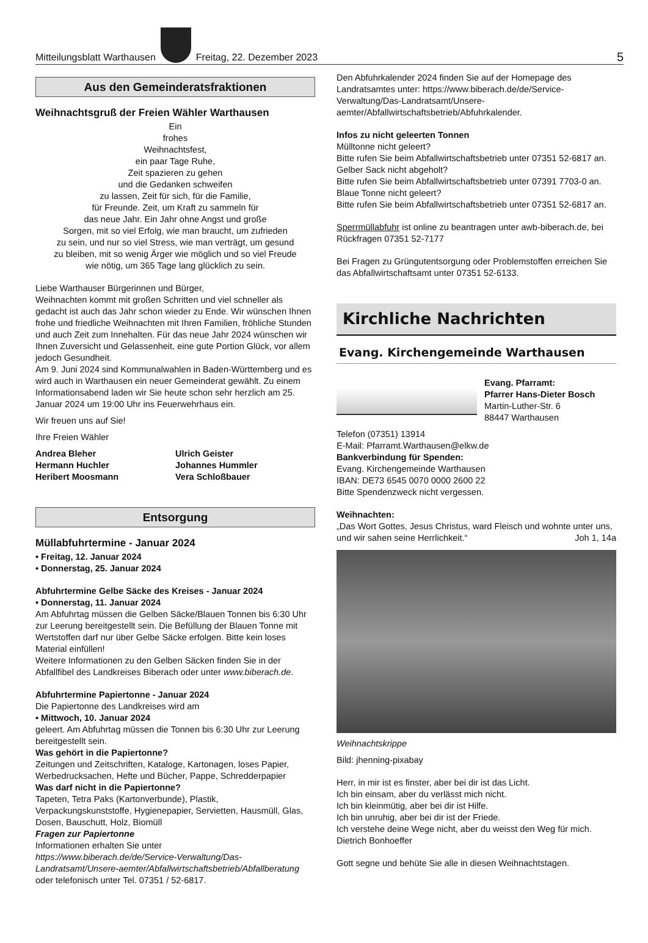Mitteilungsblatt Warthausen
Freitag, 22. Dezember 2023 5
Aus den Gemeinderatsfraktionen
Weihnachtsgruß der Freien Wähler Warthausen
Ein
frohes
Weihnachtsfest,
ein paar Tage Ruhe,
Zeit spazieren zu gehen
und die Gedanken schweifen
zu lassen, Zeit für sich, für die Familie,
für Freunde. Zeit, um Kraft zu sammeln für
das neue Jahr. Ein Jahr ohne Angst und große
Sorgen, mit so viel Erfolg, wie man braucht, um zufrieden
zu sein, und nur so viel Stress, wie man verträgt, um gesund
zu bleiben, mit so wenig Ärger wie möglich und so viel Freude
wie nötig, um 365 Tage lang glücklich zu sein.
Liebe Warthauser Bürgerinnen und Bürger,
Weihnachten kommt mit großen Schritten und viel schneller als gedacht ist auch das Jahr schon wieder zu Ende. Wir wünschen Ihnen frohe und friedliche Weihnachten mit Ihren Familien, fröhliche Stunden und auch Zeit zum Innehalten. Für das neue Jahr 2024 wünschen wir Ihnen Zuversicht und Gelassenheit, eine gute Portion Glück, vor allem jedoch Gesundheit.
Am 9. Juni 2024 sind Kommunalwahlen in Baden-Württemberg und es wird auch in Warthausen ein neuer Gemeinderat gewählt. Zu einem Informationsabend laden wir Sie heute schon sehr herzlich am 25. Januar 2024 um 19:00 Uhr ins Feuerwehrhaus ein.
Wir freuen uns auf Sie!
Ihre Freien Wähler
Andrea Bleher
Hermann Huchler
Heribert Moosmann
Ulrich Geister
Johannes Hummler
Vera Schloßbauer
Entsorgung
Müllabfuhrtermine - Januar 2024
• Freitag, 12. Januar 2024
• Donnerstag, 25. Januar 2024
Abfuhrtermine Gelbe Säcke des Kreises - Januar 2024
• Donnerstag, 11. Januar 2024
Am Abfuhrtag müssen die Gelben Säcke/Blauen Tonnen bis 6:30 Uhr zur Leerung bereitgestellt sein. Die Befüllung der Blauen Tonne mit Wertstoffen darf nur über Gelbe Säcke erfolgen. Bitte kein loses Material einfüllen!
Weitere Informationen zu den Gelben Säcken finden Sie in der Abfallfibel des Landkreises Biberach oder unter www.biberach.de.
Abfuhrtermine Papiertonne - Januar 2024
Die Papiertonne des Landkreises wird am
• Mittwoch, 10. Januar 2024
geleert. Am Abfuhrtag müssen die Tonnen bis 6:30 Uhr zur Leerung bereitgestellt sein.
Was gehört in die Papiertonne?
Zeitungen und Zeitschriften, Kataloge, Kartonagen, loses Papier, Werbedrucksachen, Hefte und Bücher, Pappe, Schredderpapier
Was darf nicht in die Papiertonne?
Tapeten, Tetra Paks (Kartonverbunde), Plastik, Verpackungskunststoffe, Hygienepapier, Servietten, Hausmüll, Glas, Dosen, Bauschutt, Holz, Biomüll
Fragen zur Papiertonne
Informationen erhalten Sie unter
https://www.biberach.de/de/Service-Verwaltung/Das-Landratsamt/Unsere-aemter/Abfallwirtschaftsbetrieb/Abfallberatung oder telefonisch unter Tel. 07351 / 52-6817.
Den Abfuhrkalender 2024 finden Sie auf der Homepage des Landratsamtes unter: https://www.biberach.de/de/Service-Verwaltung/Das-Landratsamt/Unsere-aemter/Abfallwirtschaftsbetrieb/Abfuhrkalender.
Infos zu nicht geleerten Tonnen
Mülltonne nicht geleert?
Bitte rufen Sie beim Abfallwirtschaftsbetrieb unter 07351 52-6817 an.
Gelber Sack nicht abgeholt?
Bitte rufen Sie beim Abfallwirtschaftsbetrieb unter 07391 7703-0 an.
Blaue Tonne nicht geleert?
Bitte rufen Sie beim Abfallwirtschaftsbetrieb unter 07351 52-6817 an.
Sperrmüllabfuhr ist online zu beantragen unter awb-biberach.de, bei Rückfragen 07351 52-7177
Bei Fragen zu Grüngutentsorgung oder Problemstoffen erreichen Sie das Abfallwirtschaftsamt unter 07351 52-6133.
Kirchliche Nachrichten
Evang. Kirchengemeinde Warthausen
Evang. Pfarramt:
Pfarrer Hans-Dieter Bosch
Martin-Luther-Str. 6
88447 Warthausen
Telefon (07351) 13914
E-Mail: Pfarramt.Warthausen@elkw.de
Bankverbindung für Spenden:
Evang. Kirchengemeinde Warthausen
IBAN: DE73 6545 0070 0000 2600 22
Bitte Spendenzweck nicht vergessen.
Weihnachten:
„Das Wort Gottes, Jesus Christus, ward Fleisch und wohnte unter uns, und wir sahen seine Herrlichkeit.“ Joh 1, 14a
Weihnachtskrippe
Bild: jhenning-pixabay
Herr, in mir ist es finster, aber bei dir ist das Licht.
Ich bin einsam, aber du verlässt mich nicht.
Ich bin kleinmütig, aber bei dir ist Hilfe.
Ich bin unruhig, aber bei dir ist der Friede.
Ich verstehe deine Wege nicht, aber du weisst den Weg für mich.
Dietrich Bonhoeffer
Gott segne und behüte Sie alle in diesen Weihnachtstagen.